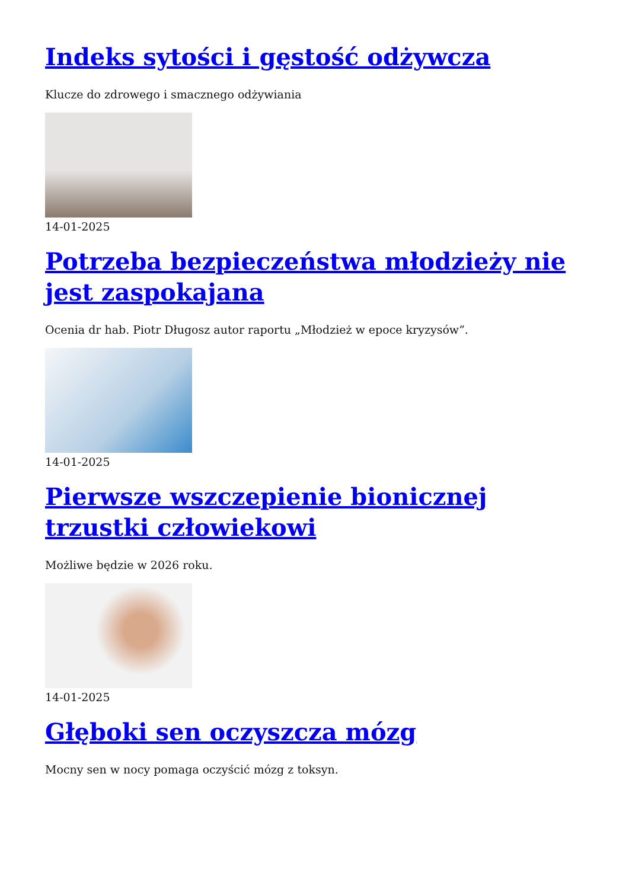Indeks sytości i gęstość odżywcza
Klucze do zdrowego i smacznego odżywiania
14-01-2025
Potrzeba bezpieczeństwa młodzieży nie jest zaspokajana
Ocenia dr hab. Piotr Długosz autor raportu „Młodzież w epoce kryzysów”.
14-01-2025
Pierwsze wszczepienie bionicznej trzustki człowiekowi
Możliwe będzie w 2026 roku.
14-01-2025
Głęboki sen oczyszcza mózg
Mocny sen w nocy pomaga oczyścić mózg z toksyn.